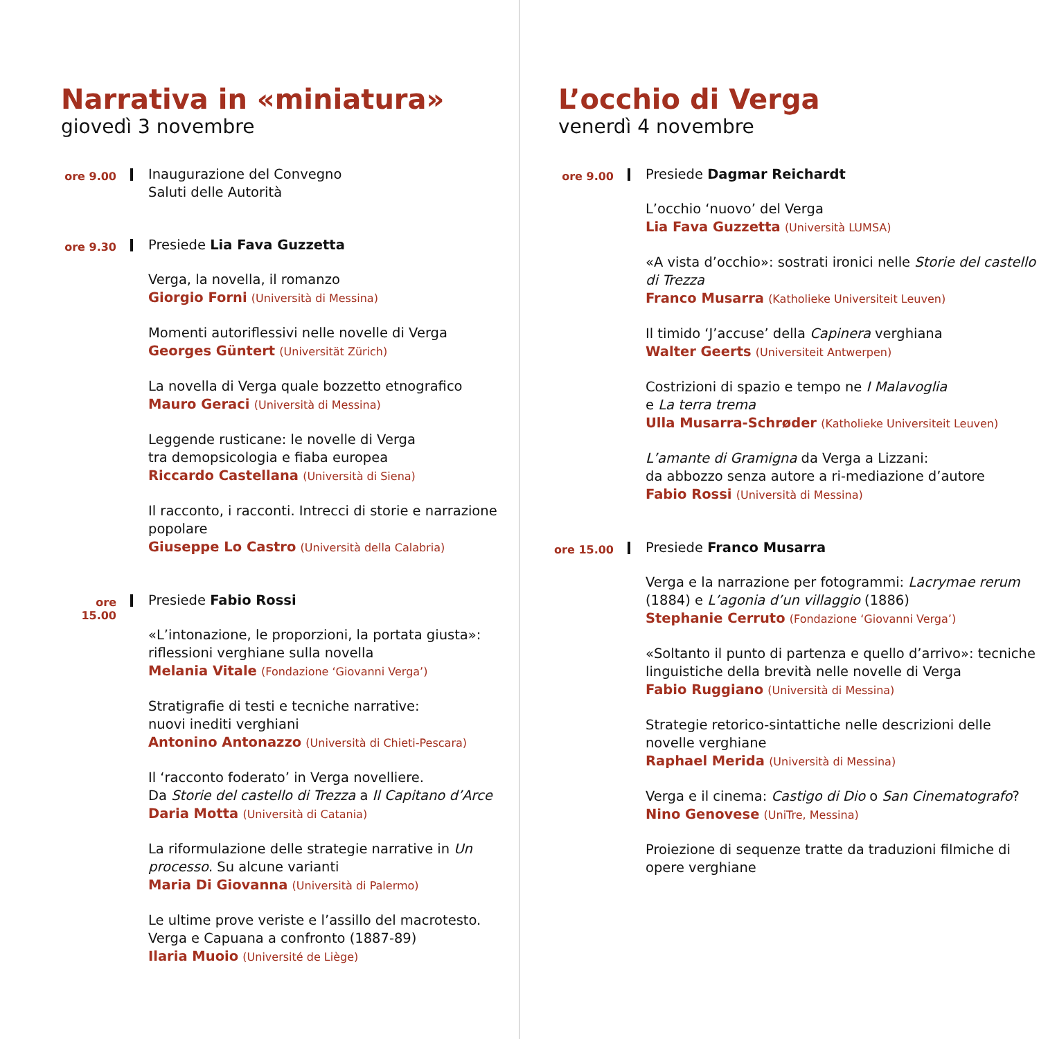Narrativa in «miniatura»
giovedì 3 novembre
ore 9.00
Inaugurazione del Convegno
Saluti delle Autorità
ore 9.30
Presiede Lia Fava Guzzetta
Verga, la novella, il romanzo
Giorgio Forni (Università di Messina)
Momenti autoriflessivi nelle novelle di Verga
Georges Güntert (Universität Zürich)
La novella di Verga quale bozzetto etnografico
Mauro Geraci (Università di Messina)
Leggende rusticane: le novelle di Verga
tra demopsicologia e fiaba europea
Riccardo Castellana (Università di Siena)
Il racconto, i racconti. Intrecci di storie e narrazione popolare
Giuseppe Lo Castro (Università della Calabria)
ore 15.00
Presiede Fabio Rossi
«L’intonazione, le proporzioni, la portata giusta»: riflessioni verghiane sulla novella
Melania Vitale (Fondazione ‘Giovanni Verga’)
Stratigrafie di testi e tecniche narrative:
nuovi inediti verghiani
Antonino Antonazzo (Università di Chieti-Pescara)
Il ‘racconto foderato’ in Verga novelliere.
Da Storie del castello di Trezza a Il Capitano d’Arce
Daria Motta (Università di Catania)
La riformulazione delle strategie narrative in Un processo. Su alcune varianti
Maria Di Giovanna (Università di Palermo)
Le ultime prove veriste e l’assillo del macrotesto. Verga e Capuana a confronto (1887-89)
Ilaria Muoio (Université de Liège)
L’occhio di Verga
venerdì 4 novembre
ore 9.00
Presiede Dagmar Reichardt
L’occhio ‘nuovo’ del Verga
Lia Fava Guzzetta (Università LUMSA)
«A vista d’occhio»: sostrati ironici nelle Storie del castello di Trezza
Franco Musarra (Katholieke Universiteit Leuven)
Il timido ‘J’accuse’ della Capinera verghiana
Walter Geerts (Universiteit Antwerpen)
Costrizioni di spazio e tempo ne I Malavoglia
e La terra trema
Ulla Musarra-Schrøder (Katholieke Universiteit Leuven)
L’amante di Gramigna da Verga a Lizzani:
da abbozzo senza autore a ri-mediazione d’autore
Fabio Rossi (Università di Messina)
ore 15.00
Presiede Franco Musarra
Verga e la narrazione per fotogrammi: Lacrymae rerum (1884) e L’agonia d’un villaggio (1886)
Stephanie Cerruto (Fondazione ‘Giovanni Verga’)
«Soltanto il punto di partenza e quello d’arrivo»: tecniche linguistiche della brevità nelle novelle di Verga
Fabio Ruggiano (Università di Messina)
Strategie retorico-sintattiche nelle descrizioni delle novelle verghiane
Raphael Merida (Università di Messina)
Verga e il cinema: Castigo di Dio o San Cinematografo?
Nino Genovese (UniTre, Messina)
Proiezione di sequenze tratte da traduzioni filmiche di opere verghiane